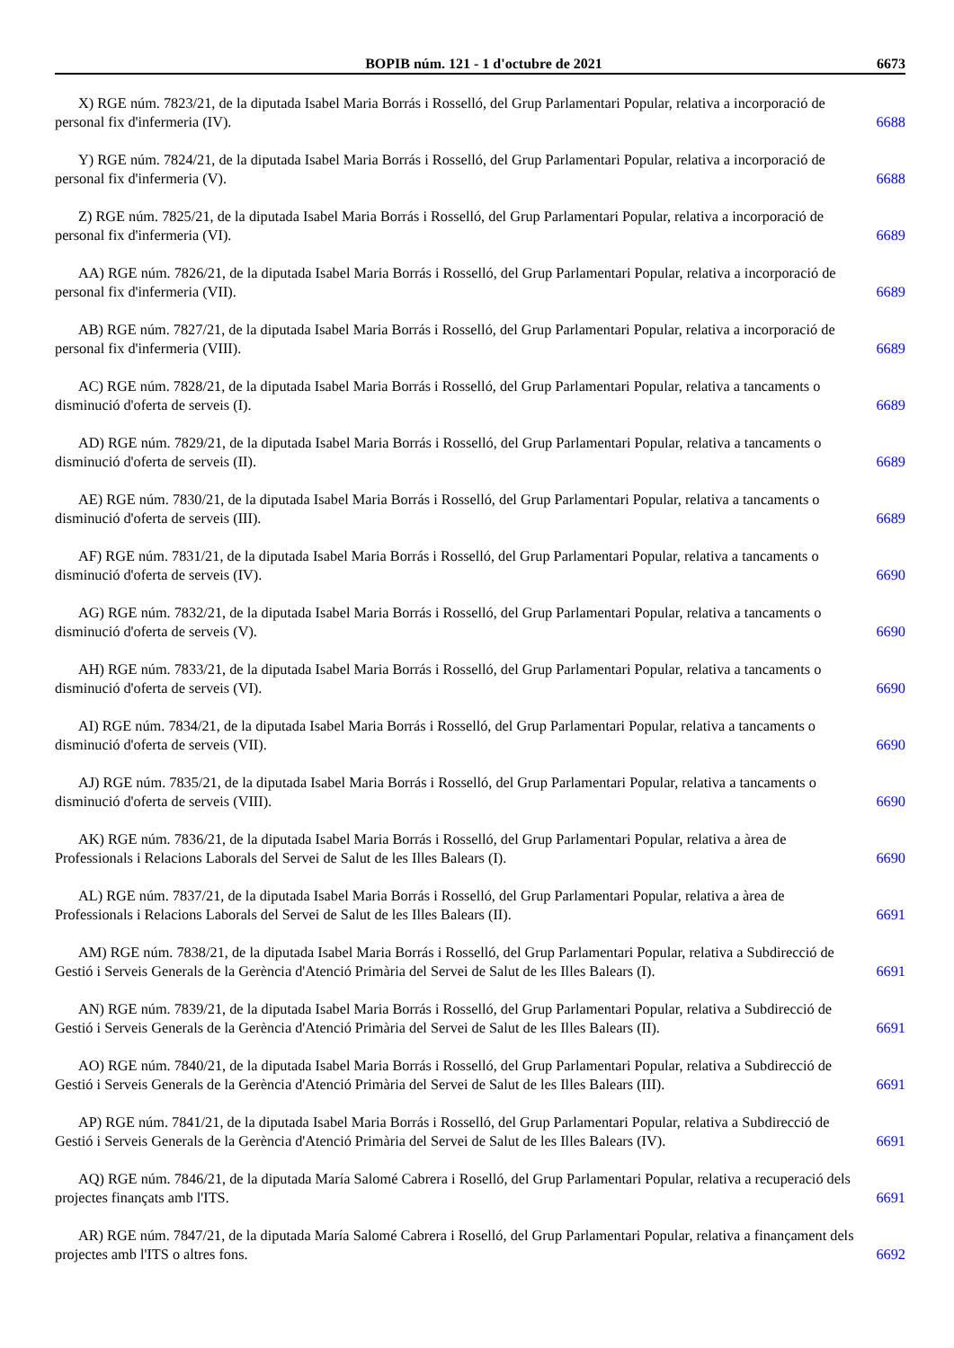BOPIB núm. 121 - 1 d'octubre de 2021 6673
X) RGE núm. 7823/21, de la diputada Isabel Maria Borrás i Rosselló, del Grup Parlamentari Popular, relativa a incorporació de
personal fix d'infermeria (IV). 6688
Y) RGE núm. 7824/21, de la diputada Isabel Maria Borrás i Rosselló, del Grup Parlamentari Popular, relativa a incorporació de
personal fix d'infermeria (V). 6688
Z) RGE núm. 7825/21, de la diputada Isabel Maria Borrás i Rosselló, del Grup Parlamentari Popular, relativa a incorporació de
personal fix d'infermeria (VI). 6689
AA) RGE núm. 7826/21, de la diputada Isabel Maria Borrás i Rosselló, del Grup Parlamentari Popular, relativa a incorporació de
personal fix d'infermeria (VII). 6689
AB) RGE núm. 7827/21, de la diputada Isabel Maria Borrás i Rosselló, del Grup Parlamentari Popular, relativa a incorporació de
personal fix d'infermeria (VIII). 6689
AC) RGE núm. 7828/21, de la diputada Isabel Maria Borrás i Rosselló, del Grup Parlamentari Popular, relativa a tancaments o
disminució d'oferta de serveis (I). 6689
AD) RGE núm. 7829/21, de la diputada Isabel Maria Borrás i Rosselló, del Grup Parlamentari Popular, relativa a tancaments o
disminució d'oferta de serveis (II). 6689
AE) RGE núm. 7830/21, de la diputada Isabel Maria Borrás i Rosselló, del Grup Parlamentari Popular, relativa a tancaments o
disminució d'oferta de serveis (III). 6689
AF) RGE núm. 7831/21, de la diputada Isabel Maria Borrás i Rosselló, del Grup Parlamentari Popular, relativa a tancaments o
disminució d'oferta de serveis (IV). 6690
AG) RGE núm. 7832/21, de la diputada Isabel Maria Borrás i Rosselló, del Grup Parlamentari Popular, relativa a tancaments o
disminució d'oferta de serveis (V). 6690
AH) RGE núm. 7833/21, de la diputada Isabel Maria Borrás i Rosselló, del Grup Parlamentari Popular, relativa a tancaments o
disminució d'oferta de serveis (VI). 6690
AI) RGE núm. 7834/21, de la diputada Isabel Maria Borrás i Rosselló, del Grup Parlamentari Popular, relativa a tancaments o
disminució d'oferta de serveis (VII). 6690
AJ) RGE núm. 7835/21, de la diputada Isabel Maria Borrás i Rosselló, del Grup Parlamentari Popular, relativa a tancaments o
disminució d'oferta de serveis (VIII). 6690
AK) RGE núm. 7836/21, de la diputada Isabel Maria Borrás i Rosselló, del Grup Parlamentari Popular, relativa a àrea de
Professionals i Relacions Laborals del Servei de Salut de les Illes Balears (I). 6690
AL) RGE núm. 7837/21, de la diputada Isabel Maria Borrás i Rosselló, del Grup Parlamentari Popular, relativa a àrea de
Professionals i Relacions Laborals del Servei de Salut de les Illes Balears (II). 6691
AM) RGE núm. 7838/21, de la diputada Isabel Maria Borrás i Rosselló, del Grup Parlamentari Popular, relativa a Subdirecció de
Gestió i Serveis Generals de la Gerència d'Atenció Primària del Servei de Salut de les Illes Balears (I). 6691
AN) RGE núm. 7839/21, de la diputada Isabel Maria Borrás i Rosselló, del Grup Parlamentari Popular, relativa a Subdirecció de
Gestió i Serveis Generals de la Gerència d'Atenció Primària del Servei de Salut de les Illes Balears (II). 6691
AO) RGE núm. 7840/21, de la diputada Isabel Maria Borrás i Rosselló, del Grup Parlamentari Popular, relativa a Subdirecció de
Gestió i Serveis Generals de la Gerència d'Atenció Primària del Servei de Salut de les Illes Balears (III). 6691
AP) RGE núm. 7841/21, de la diputada Isabel Maria Borrás i Rosselló, del Grup Parlamentari Popular, relativa a Subdirecció de
Gestió i Serveis Generals de la Gerència d'Atenció Primària del Servei de Salut de les Illes Balears (IV). 6691
AQ) RGE núm. 7846/21, de la diputada María Salomé Cabrera i Roselló, del Grup Parlamentari Popular, relativa a recuperació dels
projectes finançats amb l'ITS. 6691
AR) RGE núm. 7847/21, de la diputada María Salomé Cabrera i Roselló, del Grup Parlamentari Popular, relativa a finançament dels
projectes amb l'ITS o altres fons. 6692